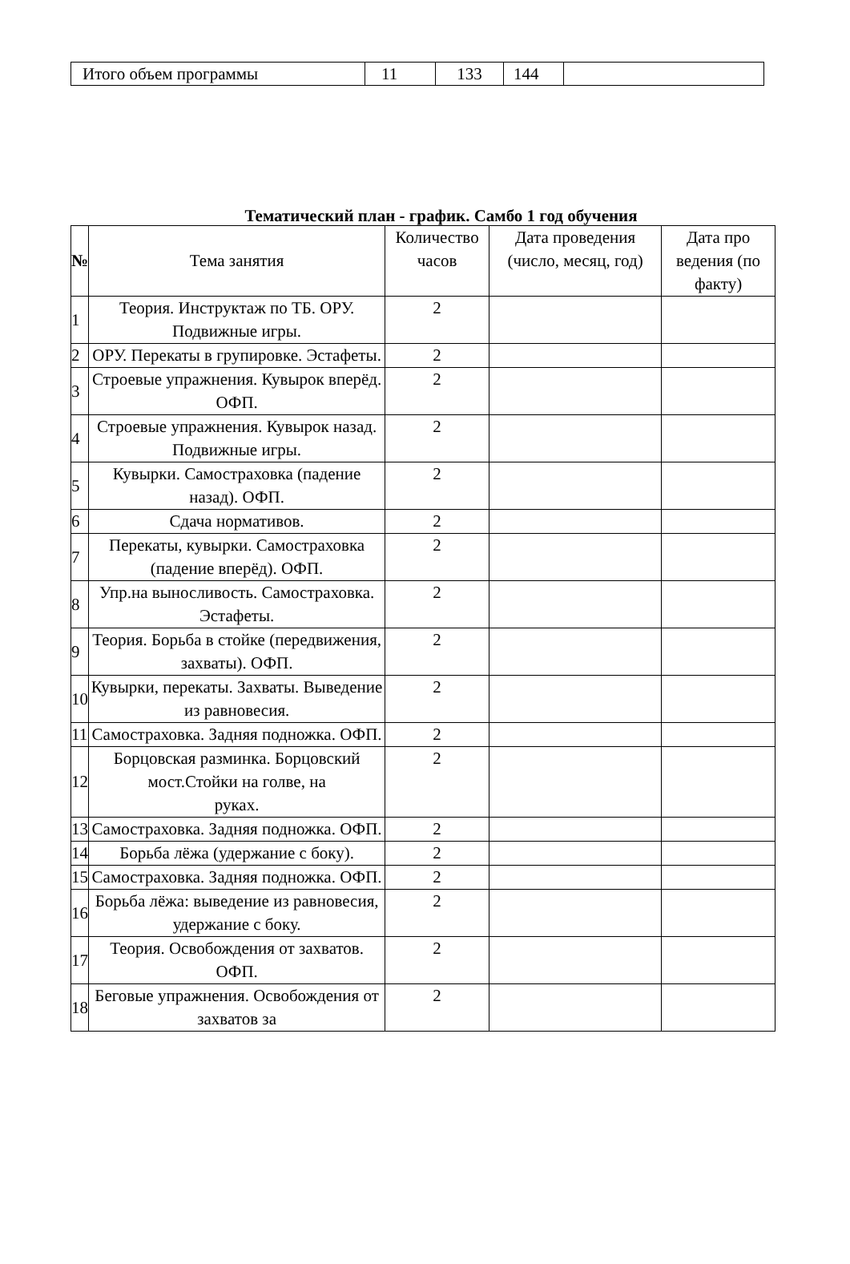| Итого объем программы | 11 | 133 | 144 | |
Тематический план - график. Самбо 1 год обучения
| № | Тема занятия | Количество часов | Дата проведения (число, месяц, год) | Дата про ведения (по факту) |
| --- | --- | --- | --- | --- |
| 1 | Теория. Инструктаж по ТБ. ОРУ. Подвижные игры. | 2 | | |
| 2 | ОРУ. Перекаты в групировке. Эстафеты. | 2 | | |
| 3 | Строевые упражнения. Кувырок вперёд. ОФП. | 2 | | |
| 4 | Строевые упражнения. Кувырок назад. Подвижные игры. | 2 | | |
| 5 | Кувырки. Самостраховка (падение назад). ОФП. | 2 | | |
| 6 | Сдача нормативов. | 2 | | |
| 7 | Перекаты, кувырки. Самостраховка (падение вперёд). ОФП. | 2 | | |
| 8 | Упр.на выносливость. Самостраховка. Эстафеты. | 2 | | |
| 9 | Теория. Борьба в стойке (передвижения, захваты). ОФП. | 2 | | |
| 10 | Кувырки, перекаты. Захваты. Выведение из равновесия. | 2 | | |
| 11 | Самостраховка. Задняя подножка. ОФП. | 2 | | |
| 12 | Борцовская разминка. Борцовский мост.Стойки на голве, на руках. | 2 | | |
| 13 | Самостраховка. Задняя подножка. ОФП. | 2 | | |
| 14 | Борьба лёжа (удержание с боку). | 2 | | |
| 15 | Самостраховка. Задняя подножка. ОФП. | 2 | | |
| 16 | Борьба лёжа: выведение из равновесия, удержание с боку. | 2 | | |
| 17 | Теория. Освобождения от захватов. ОФП. | 2 | | |
| 18 | Беговые упражнения. Освобождения от захватов за | 2 | | |